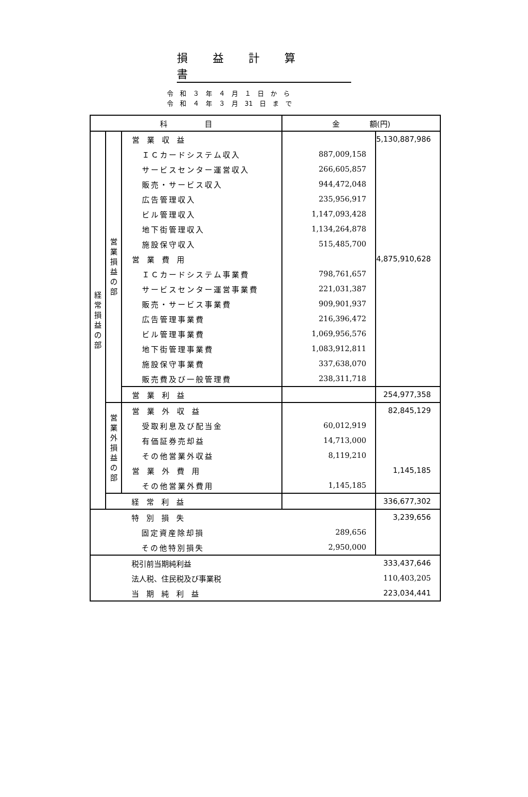損益計算書
令　和　３　年　４　月　１　日　か　ら
令　和　４　年　３　月　31　日　ま　で
| 科 目 | | | 金 額(円) | |
| --- | --- | --- | --- | --- |
| 経 常 損 益 の 部 | 営 業 損 益 の 部 | 営 業 収 益 | | 5,130,887,986 |
| | | ＩＣカードシステム収入 | 887,009,158 | |
| | | サービスセンター運営収入 | 266,605,857 | |
| | | 販売・サービス収入 | 944,472,048 | |
| | | 広告管理収入 | 235,956,917 | |
| | | ビル管理収入 | 1,147,093,428 | |
| | | 地下街管理収入 | 1,134,264,878 | |
| | | 施設保守収入 | 515,485,700 | |
| | | 営 業 費 用 | | 4,875,910,628 |
| | | ＩＣカードシステム事業費 | 798,761,657 | |
| | | サービスセンター運営事業費 | 221,031,387 | |
| | | 販売・サービス事業費 | 909,901,937 | |
| | | 広告管理事業費 | 216,396,472 | |
| | | ビル管理事業費 | 1,069,956,576 | |
| | | 地下街管理事業費 | 1,083,912,811 | |
| | | 施設保守事業費 | 337,638,070 | |
| | | 販売費及び一般管理費 | 238,311,718 | |
| | | 営 業 利 益 | | 254,977,358 |
| | 営 業 外 損 益 の 部 | 営 業 外 収 益 | | 82,845,129 |
| | | 受取利息及び配当金 | 60,012,919 | |
| | | 有価証券売却益 | 14,713,000 | |
| | | その他営業外収益 | 8,119,210 | |
| | | 営 業 外 費 用 | | 1,145,185 |
| | | その他営業外費用 | 1,145,185 | |
| | | 経 常 利 益 | | 336,677,302 |
| | | 特 別 損 失 | | 3,239,656 |
| | | 固定資産除却損 | 289,656 | |
| | | その他特別損失 | 2,950,000 | |
| | | 税引前当期純利益 | | 333,437,646 |
| | | 法人税、住民税及び事業税 | | 110,403,205 |
| | | 当 期 純 利 益 | | 223,034,441 |